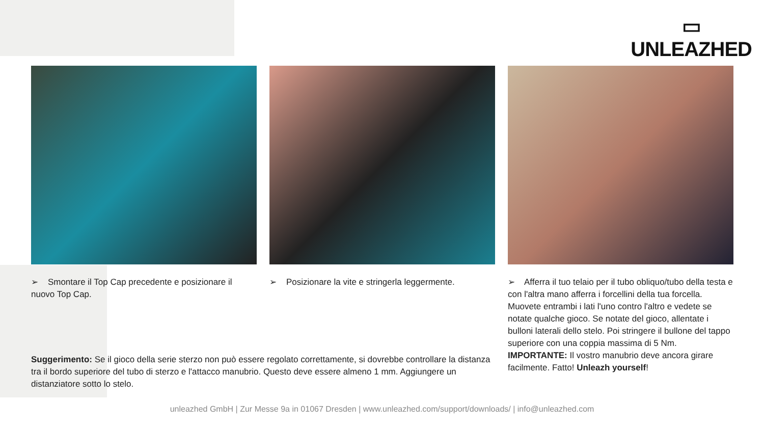▭
UNLEAZHED
➢ Smontare il Top Cap precedente e posizionare il nuovo Top Cap.
➢ Posizionare la vite e stringerla leggermente.
➢ Afferra il tuo telaio per il tubo obliquo/tubo della testa e con l'altra mano afferra i forcellini della tua forcella. Muovete entrambi i lati l'uno contro l'altro e vedete se notate qualche gioco. Se notate del gioco, allentate i bulloni laterali dello stelo. Poi stringere il bullone del tappo superiore con una coppia massima di 5 Nm. IMPORTANTE: Il vostro manubrio deve ancora girare facilmente. Fatto! Unleazh yourself!
Suggerimento: Se il gioco della serie sterzo non può essere regolato correttamente, si dovrebbe controllare la distanza tra il bordo superiore del tubo di sterzo e l'attacco manubrio. Questo deve essere almeno 1 mm. Aggiungere un distanziatore sotto lo stelo.
unleazhed GmbH | Zur Messe 9a in 01067 Dresden | www.unleazhed.com/support/downloads/ | info@unleazhed.com